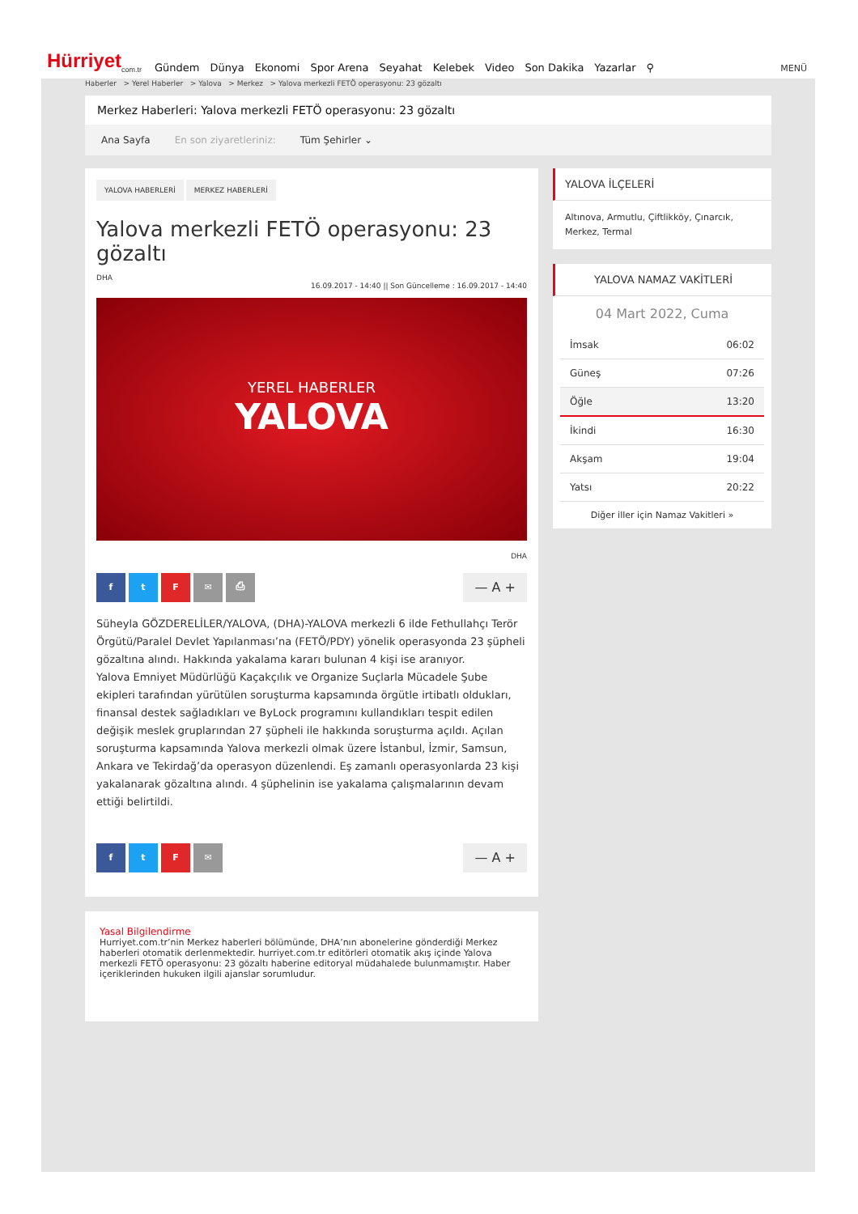Hürriyet<sub>com.tr</sub>
Gündem Dünya Ekonomi Spor Arena Seyahat Kelebek Video Son Dakika Yazarlar ⚲
MENÜ
Haberler > Yerel Haberler > Yalova > Merkez > Yalova merkezli FETÖ operasyonu: 23 gözaltı
Merkez Haberleri: Yalova merkezli FETÖ operasyonu: 23 gözaltı
Ana Sayfa En son ziyaretleriniz: Tüm Şehirler ⌄
YALOVA HABERLERİ MERKEZ HABERLERİ
Yalova merkezli FETÖ operasyonu: 23 gözaltı
DHA
16.09.2017 - 14:40 || Son Güncelleme : 16.09.2017 - 14:40
YEREL HABERLER
YALOVA
DHA
ftF ✉ ⎙
— A +
Süheyla GÖZDERELİLER/YALOVA, (DHA)-YALOVA merkezli 6 ilde Fethullahçı Terör Örgütü/Paralel Devlet Yapılanması’na (FETÖ/PDY) yönelik operasyonda 23 şüpheli gözaltına alındı. Hakkında yakalama kararı bulunan 4 kişi ise aranıyor.
Yalova Emniyet Müdürlüğü Kaçakçılık ve Organize Suçlarla Mücadele Şube ekipleri tarafından yürütülen soruşturma kapsamında örgütle irtibatlı oldukları, finansal destek sağladıkları ve ByLock programını kullandıkları tespit edilen değişik meslek gruplarından 27 şüpheli ile hakkında soruşturma açıldı. Açılan soruşturma kapsamında Yalova merkezli olmak üzere İstanbul, İzmir, Samsun, Ankara ve Tekirdağ’da operasyon düzenlendi. Eş zamanlı operasyonlarda 23 kişi yakalanarak gözaltına alındı. 4 şüphelinin ise yakalama çalışmalarının devam ettiği belirtildi.
ftF ✉
— A +
Yasal Bilgilendirme
Hurriyet.com.tr’nin Merkez haberleri bölümünde, DHA’nın abonelerine gönderdiği Merkez haberleri otomatik derlenmektedir. hurriyet.com.tr editörleri otomatik akış içinde Yalova merkezli FETÖ operasyonu: 23 gözaltı haberine editoryal müdahalede bulunmamıştır. Haber içeriklerinden hukuken ilgili ajanslar sorumludur.
YALOVA İLÇELERİ
Altınova, Armutlu, Çiftlikköy, Çınarcık, Merkez, Termal
YALOVA NAMAZ VAKİTLERİ
04 Mart 2022, Cuma
| İmsak | 06:02 |
| Güneş | 07:26 |
| Öğle | 13:20 |
| İkindi | 16:30 |
| Akşam | 19:04 |
| Yatsı | 20:22 |
Diğer iller için Namaz Vakitleri »